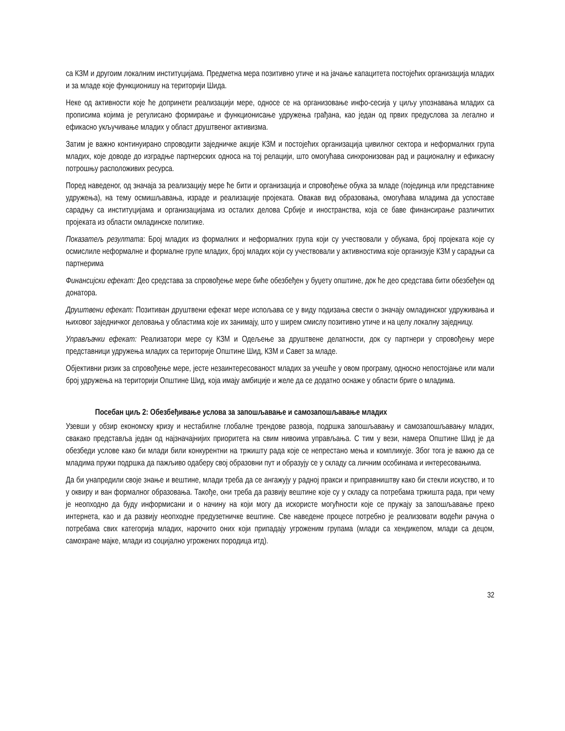са КЗМ и другоим локалним институцијама. Предметна мера позитивно утиче и на јачање капацитета постојећих организација младих и за младе које функционишу на територији Шида.
Неке од активности које ће допринети реализацији мере, односе се на организовање инфо-сесија у циљу упознавања младих са прописима којима је регулисано формирање и функционисање удружења грађана, као један од првих предуслова за легално и ефикасно укључивање младих у област друштвеног активизма.
Затим је важно континуирано спроводити заједничке акције КЗМ и постојећих организација цивилног сектора и неформалних група младих, које доводе до изградње партнерских односа на тој релацији, што омогућава синхронизован рад и рационалну и ефикасну потрошњу расположивих ресурса.
Поред наведеног, од значаја за реализацију мере ће бити и организација и спровођење обука за младе (појединца или представнике удружења), на тему осмишљавања, израде и реализације пројеката. Овакав вид образовања, омогућава младима да успоставе сарадњу са институцијама и организацијама из осталих делова Србије и иностранства, која се баве финансирање различитих пројеката из области омладинске политике.
Показатељ резултата: Број младих из формалних и неформалних група који су учествовали у обукама, број пројеката које су осмислиле неформалне и формалне групе младих, број младих који су учествовали у активностима које организује КЗМ у сарадњи са партнерима
Финансијски ефекат: Део средстава за спровођење мере биће обезбеђен у буџету општине, док ће део средстава бити обезбеђен од донатора.
Друштвени ефекат: Позитиван друштвени ефекат мере испољава се у виду подизања свести о значају омладинског удруживања и њиховог заједничког деловања у областима које их занимају, што у ширем смислу позитивно утиче и на целу локалну заједницу.
Управљачки ефекат: Реализатори мере су КЗМ и Одељење за друштвене делатности, док су партнери у спровођењу мере представници удружења младих са територије Општине Шид, КЗМ и Савет за младе.
Објективни ризик за спровођење мере, јесте незаинтересованост младих за учешће у овом програму, односно непостојање или мали број удружења на територији Општине Шид, која имају амбиције и желе да се додатно оснаже у области бриге о младима.
Посебан циљ 2: Обезбеђивање услова за запошљавање и самозапошљавање младих
Узевши у обзир економску кризу и нестабилне глобалне трендове развоја, подршка запошљавању и самозапошљавању младих, свакако представља један од најзначајнијих приоритета на свим нивоима управљања. С тим у вези, намера Општине Шид је да обезбеди услове како би млади били конкурентни на тржишту рада које се непрестано мења и компликује. Због тога је важно да се младима пружи подршка да пажљиво одаберу свој образовни пут и образују се у складу са личним особинама и интересовањима.
Да би унапредили своје знање и вештине, млади треба да се ангажују у радној пракси и приправништву како би стекли искуство, и то у оквиру и ван формалног образовања. Такође, они треба да развију вештине које су у складу са потребама тржишта рада, при чему је неопходно да буду информисани и о начину на који могу да искористе могућности које се пружају за запошљавање преко интернета, као и да развију неопходне предузетничке вештине. Све наведене процесе потребно је реализовати водећи рачуна о потребама свих категорија младих, нарочито оних који припадају угроженим групама (млади са хендикепом, млади са децом, самохране мајке, млади из социјално угрожених породица итд).
32